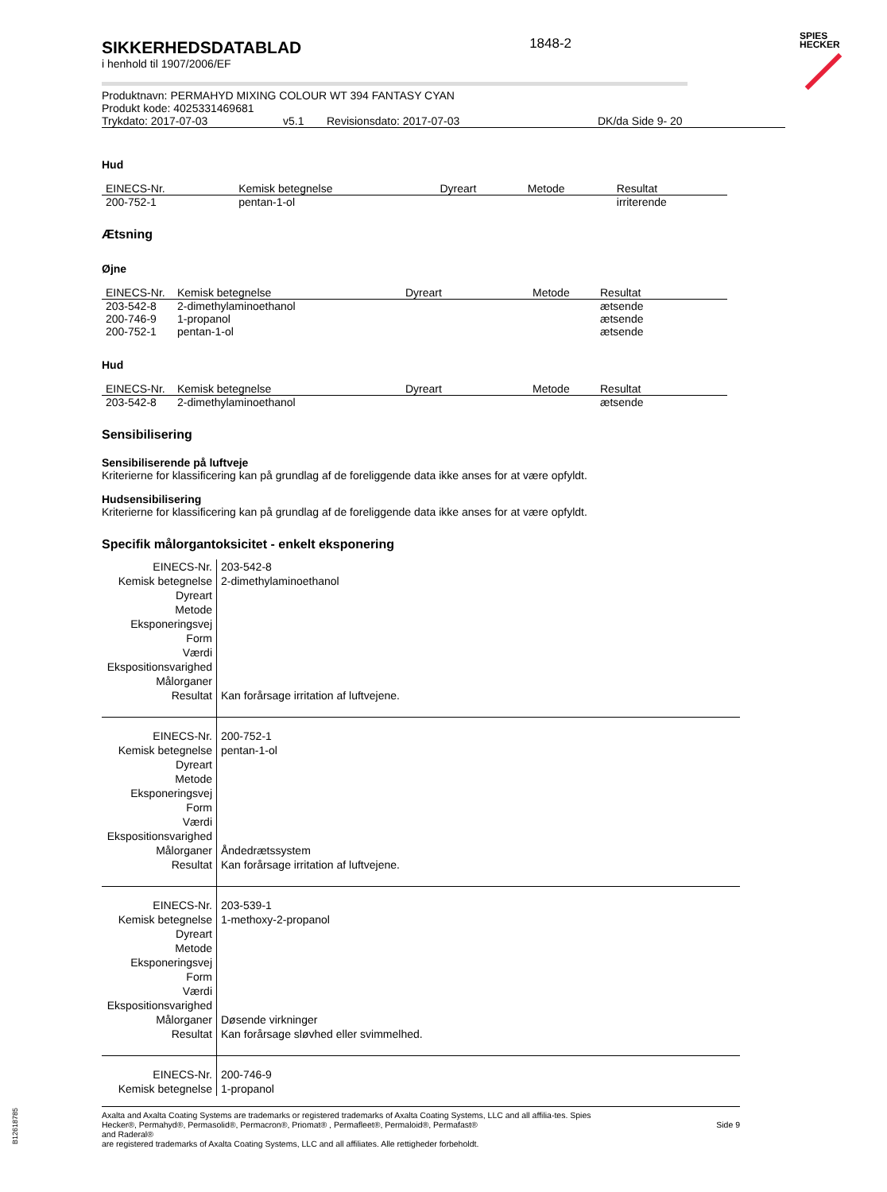SIKKERHEDSDATABLAD
i henhold til 1907/2006/EF
1848-2
SPIES
HECKER
Produktnavn: PERMAHYD MIXING COLOUR WT 394 FANTASY CYAN
Produkt kode: 4025331469681
Trykdato: 2017-07-03 v5.1 Revisionsdato: 2017-07-03 DK/da Side 9- 20
Hud
| EINECS-Nr. | Kemisk betegnelse | Dyreart | Metode | Resultat |
| --- | --- | --- | --- | --- |
| 200-752-1 | pentan-1-ol | | | irriterende |
Ætsning
Øjne
| EINECS-Nr. | Kemisk betegnelse | Dyreart | Metode | Resultat |
| --- | --- | --- | --- | --- |
| 203-542-8 | 2-dimethylaminoethanol | | | ætsende |
| 200-746-9 | 1-propanol | | | ætsende |
| 200-752-1 | pentan-1-ol | | | ætsende |
Hud
| EINECS-Nr. | Kemisk betegnelse | Dyreart | Metode | Resultat |
| --- | --- | --- | --- | --- |
| 203-542-8 | 2-dimethylaminoethanol | | | ætsende |
Sensibilisering
Sensibiliserende på luftveje
Kriterierne for klassificering kan på grundlag af de foreliggende data ikke anses for at være opfyldt.
Hudsensibilisering
Kriterierne for klassificering kan på grundlag af de foreliggende data ikke anses for at være opfyldt.
Specifik målorgantoksicitet - enkelt eksponering
| EINECS-Nr. | 203-542-8 |
| Kemisk betegnelse | 2-dimethylaminoethanol |
| Dyreart | |
| Metode | |
| Eksponeringsvej | |
| Form | |
| Værdi | |
| Ekspositionsvarighed | |
| Målorganer | |
| Resultat | Kan forårsage irritation af luftvejene. |
| EINECS-Nr. | 200-752-1 |
| Kemisk betegnelse | pentan-1-ol |
| Dyreart | |
| Metode | |
| Eksponeringsvej | |
| Form | |
| Værdi | |
| Ekspositionsvarighed | |
| Målorganer | Åndedrætssystem |
| Resultat | Kan forårsage irritation af luftvejene. |
| EINECS-Nr. | 203-539-1 |
| Kemisk betegnelse | 1-methoxy-2-propanol |
| Dyreart | |
| Metode | |
| Eksponeringsvej | |
| Form | |
| Værdi | |
| Ekspositionsvarighed | |
| Målorganer | Døsende virkninger |
| Resultat | Kan forårsage sløvhed eller svimmelhed. |
| EINECS-Nr. | 200-746-9 |
| Kemisk betegnelse | 1-propanol |
Axalta and Axalta Coating Systems are trademarks or registered trademarks of Axalta Coating Systems, LLC and all affilia-tes. Spies Hecker®, Permahyd®, Permasolid®, Permacron®, Priomat® , Permafleet®, Permaloid®, Permafast®
and Raderal®
are registered trademarks of Axalta Coating Systems, LLC and all affiliates. Alle rettigheder forbeholdt.
Side 9
B12618785